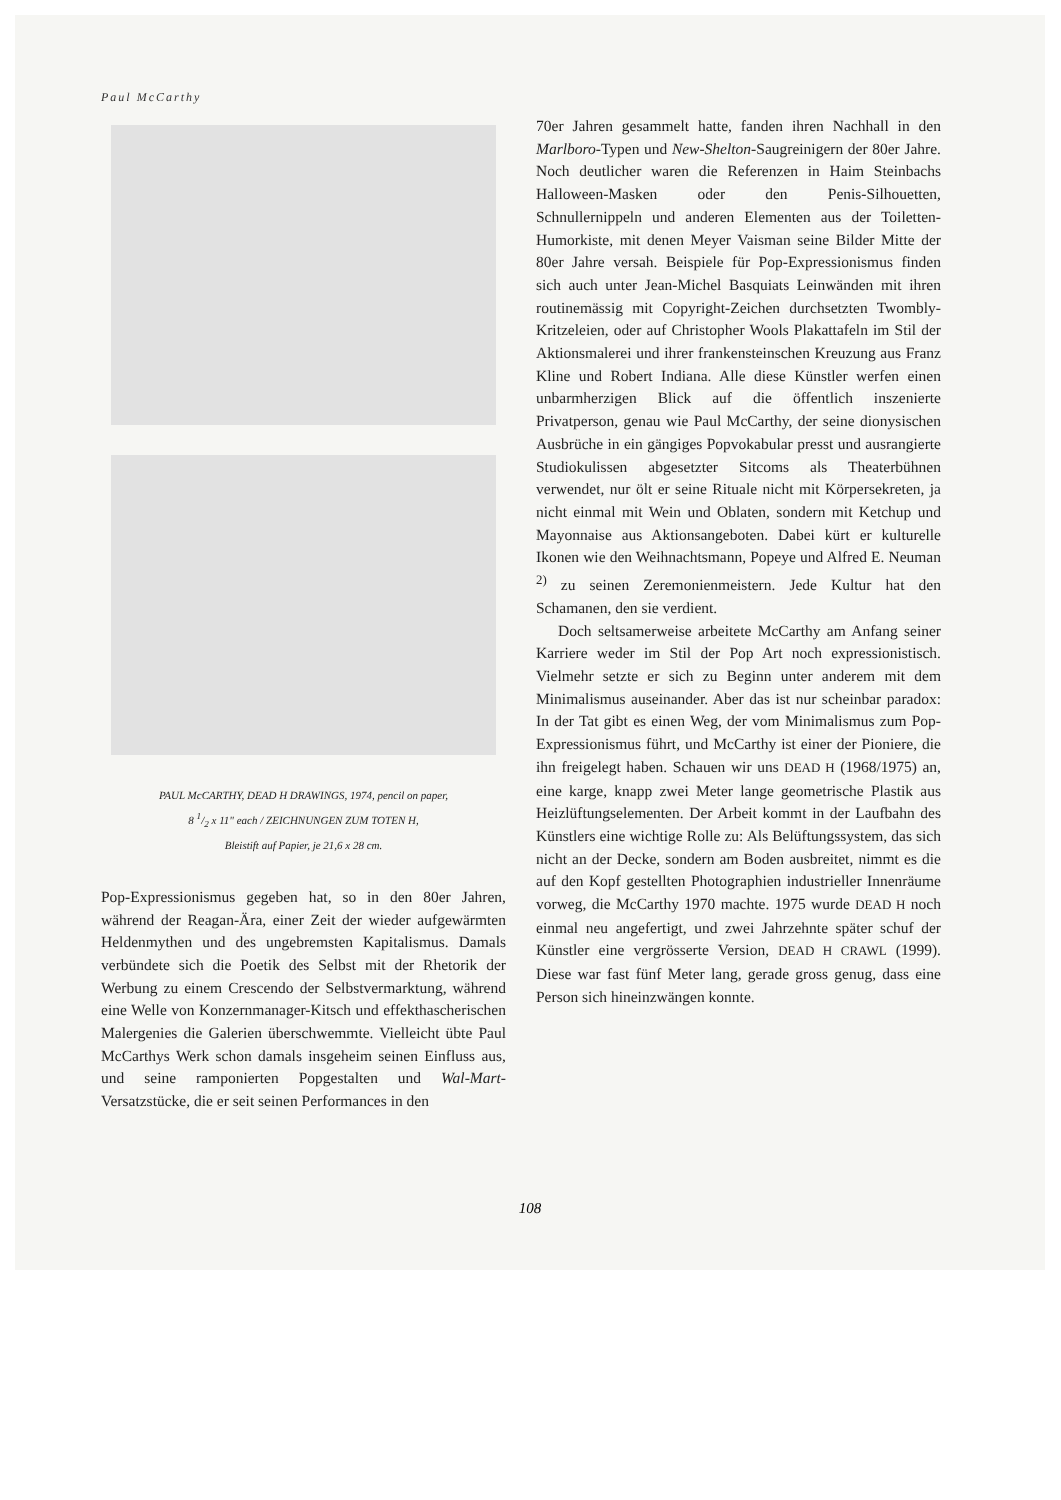Paul McCarthy
PAUL McCARTHY, DEAD H DRAWINGS, 1974, pencil on paper,
8 1/2 x 11" each / ZEICHNUNGEN ZUM TOTEN H,
Bleistift auf Papier, je 21,6 x 28 cm.
Pop-Expressionismus gegeben hat, so in den 80er Jahren, während der Reagan-Ära, einer Zeit der wieder aufgewärmten Heldenmythen und des ungebremsten Kapitalismus. Damals verbündete sich die Poetik des Selbst mit der Rhetorik der Werbung zu einem Crescendo der Selbstvermarktung, während eine Welle von Konzernmanager-Kitsch und effekthascherischen Malergenies die Galerien überschwemmte. Vielleicht übte Paul McCarthys Werk schon damals insgeheim seinen Einfluss aus, und seine ramponierten Popgestalten und Wal-Mart-Versatzstücke, die er seit seinen Performances in den
70er Jahren gesammelt hatte, fanden ihren Nachhall in den Marlboro-Typen und New-Shelton-Saugreinigern der 80er Jahre. Noch deutlicher waren die Referenzen in Haim Steinbachs Halloween-Masken oder den Penis-Silhouetten, Schnullernippeln und anderen Elementen aus der Toiletten-Humorkiste, mit denen Meyer Vaisman seine Bilder Mitte der 80er Jahre versah. Beispiele für Pop-Expressionismus finden sich auch unter Jean-Michel Basquiats Leinwänden mit ihren routinemässig mit Copyright-Zeichen durchsetzten Twombly-Kritzeleien, oder auf Christopher Wools Plakattafeln im Stil der Aktionsmalerei und ihrer frankensteinschen Kreuzung aus Franz Kline und Robert Indiana. Alle diese Künstler werfen einen unbarmherzigen Blick auf die öffentlich inszenierte Privatperson, genau wie Paul McCarthy, der seine dionysischen Ausbrüche in ein gängiges Popvokabular presst und ausrangierte Studiokulissen abgesetzter Sitcoms als Theaterbühnen verwendet, nur ölt er seine Rituale nicht mit Körpersekreten, ja nicht einmal mit Wein und Oblaten, sondern mit Ketchup und Mayonnaise aus Aktionsangeboten. Dabei kürt er kulturelle Ikonen wie den Weihnachtsmann, Popeye und Alfred E. Neuman <sup>2)</sup> zu seinen Zeremonienmeistern. Jede Kultur hat den Schamanen, den sie verdient.
Doch seltsamerweise arbeitete McCarthy am Anfang seiner Karriere weder im Stil der Pop Art noch expressionistisch. Vielmehr setzte er sich zu Beginn unter anderem mit dem Minimalismus auseinander. Aber das ist nur scheinbar paradox: In der Tat gibt es einen Weg, der vom Minimalismus zum Pop-Expressionismus führt, und McCarthy ist einer der Pioniere, die ihn freigelegt haben. Schauen wir uns DEAD H (1968/1975) an, eine karge, knapp zwei Meter lange geometrische Plastik aus Heizlüftungselementen. Der Arbeit kommt in der Laufbahn des Künstlers eine wichtige Rolle zu: Als Belüftungssystem, das sich nicht an der Decke, sondern am Boden ausbreitet, nimmt es die auf den Kopf gestellten Photographien industrieller Innenräume vorweg, die McCarthy 1970 machte. 1975 wurde DEAD H noch einmal neu angefertigt, und zwei Jahrzehnte später schuf der Künstler eine vergrösserte Version, DEAD H CRAWL (1999). Diese war fast fünf Meter lang, gerade gross genug, dass eine Person sich hineinzwängen konnte.
108